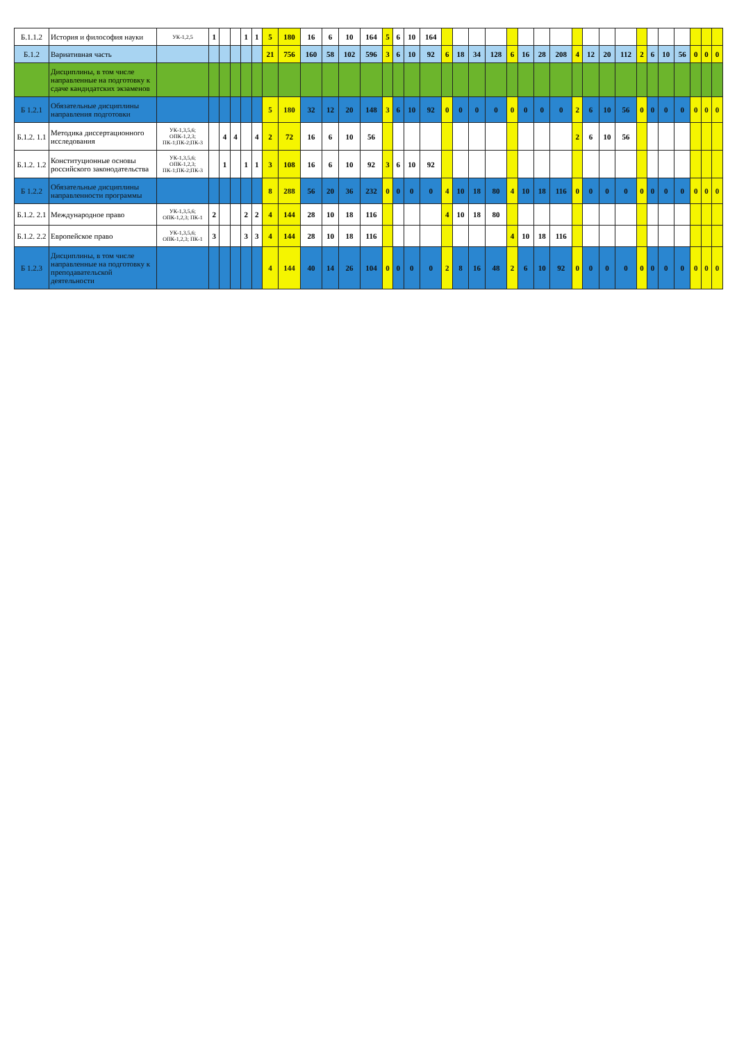| Б.1.1.2 | История и философия науки | УК-1,2,5 | 1 | | | 1 | 1 | 5 | 180 | 16 | 6 | 10 | 164 | 5 | 6 | 10 | 164 | | | | | | | | | | | | | | | | | | | |
| Б.1.2 | Вариативная часть | | | | | | | 21 | 756 | 160 | 58 | 102 | 596 | 3 | 6 | 10 | 92 | 6 | 18 | 34 | 128 | 6 | 16 | 28 | 208 | 4 | 12 | 20 | 112 | 2 | 6 | 10 | 56 | 0 | 0 | 0 |
| | Дисциплины, в том числе направленные на подготовку к сдаче кандидатских экзаменов | | | | | | | | | | | | | | | | | | | | | | | | | | | | | | | | | | | |
| Б 1.2.1 | Обязательные дисциплины направления подготовки | | | | | | | 5 | 180 | 32 | 12 | 20 | 148 | 3 | 6 | 10 | 92 | 0 | 0 | 0 | 0 | 0 | 0 | 0 | 0 | 2 | 6 | 10 | 56 | 0 | 0 | 0 | 0 | 0 | 0 | 0 |
| Б.1.2. 1.1 | Методика диссертационного исследования | УК-1,3,5,6; ОПК-1,2,3; ПК-1;ПК-2;ПК-3 | | 4 | 4 | | 4 | 2 | 72 | 16 | 6 | 10 | 56 | | | | | | | | | | | | | 2 | 6 | 10 | 56 | | | | | | | |
| Б.1.2. 1.2 | Конституционные основы российского законодательства | УК-1,3,5,6; ОПК-1,2,3; ПК-1;ПК-2;ПК-3 | | 1 | | 1 | 1 | 3 | 108 | 16 | 6 | 10 | 92 | 3 | 6 | 10 | 92 | | | | | | | | | | | | | | | | | | | |
| Б 1.2.2 | Обязательные дисциплины направленности программы | | | | | | | 8 | 288 | 56 | 20 | 36 | 232 | 0 | 0 | 0 | 0 | 4 | 10 | 18 | 80 | 4 | 10 | 18 | 116 | 0 | 0 | 0 | 0 | 0 | 0 | 0 | 0 | 0 | 0 | 0 |
| Б.1.2. 2.1 | Международное право | УК-1,3,5,6; ОПК-1,2,3; ПК-1 | 2 | | | 2 | 2 | 4 | 144 | 28 | 10 | 18 | 116 | | | | | 4 | 10 | 18 | 80 | | | | | | | | | | | | | | | |
| Б.1.2. 2.2 | Европейское право | УК-1,3,5,6; ОПК-1,2,3; ПК-1 | 3 | | | 3 | 3 | 4 | 144 | 28 | 10 | 18 | 116 | | | | | | | | | 4 | 10 | 18 | 116 | | | | | | | | | | | |
| Б 1.2.3 | Дисциплины, в том числе направленные на подготовку к преподавательской деятельности | | | | | | | 4 | 144 | 40 | 14 | 26 | 104 | 0 | 0 | 0 | 0 | 2 | 8 | 16 | 48 | 2 | 6 | 10 | 92 | 0 | 0 | 0 | 0 | 0 | 0 | 0 | 0 | 0 | 0 | 0 |